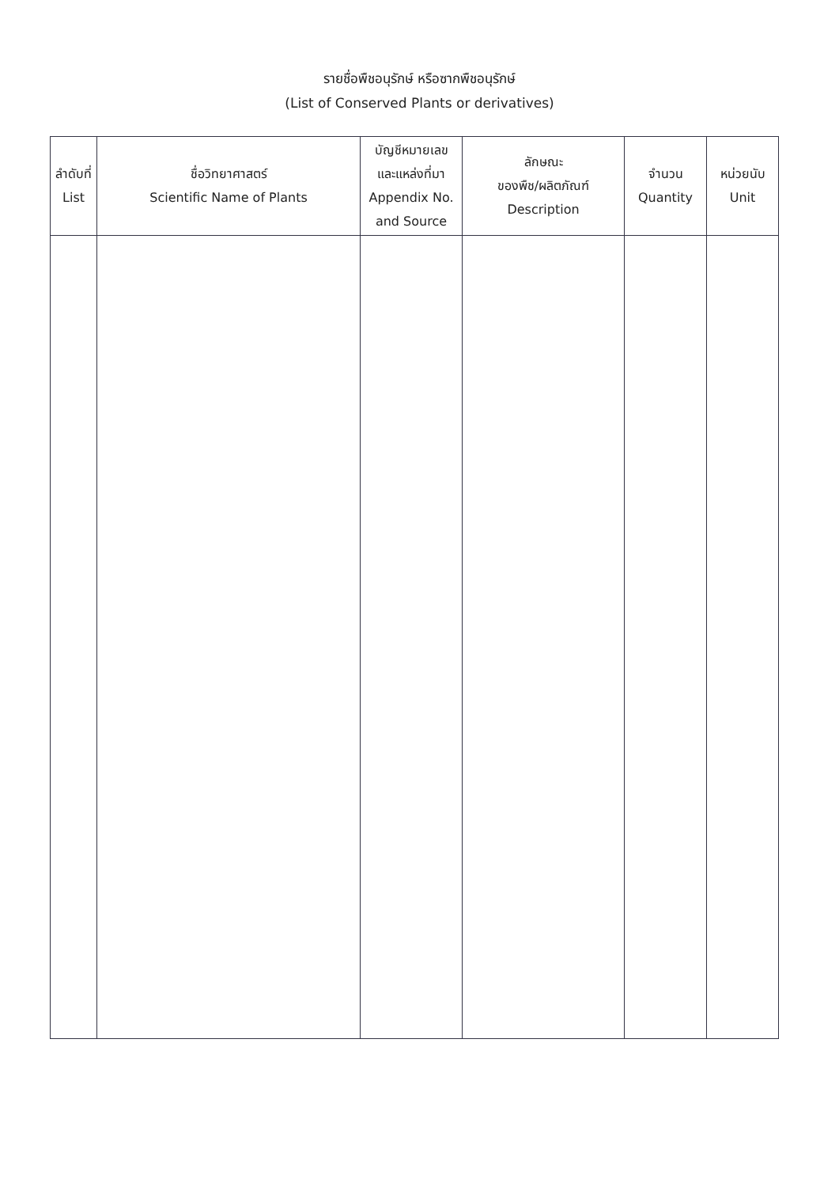รายชื่อพืชอนุรักษ์ หรือซากพืชอนุรักษ์
(List of Conserved Plants or derivatives)
| ลำดับที่ List | ชื่อวิทยาศาสตร์ Scientific Name of Plants | บัญชีหมายเลข และแหล่งที่มา Appendix No. and Source | ลักษณะ ของพืช/ผลิตภัณฑ์ Description | จำนวน Quantity | หน่วยนับ Unit |
| --- | --- | --- | --- | --- | --- |